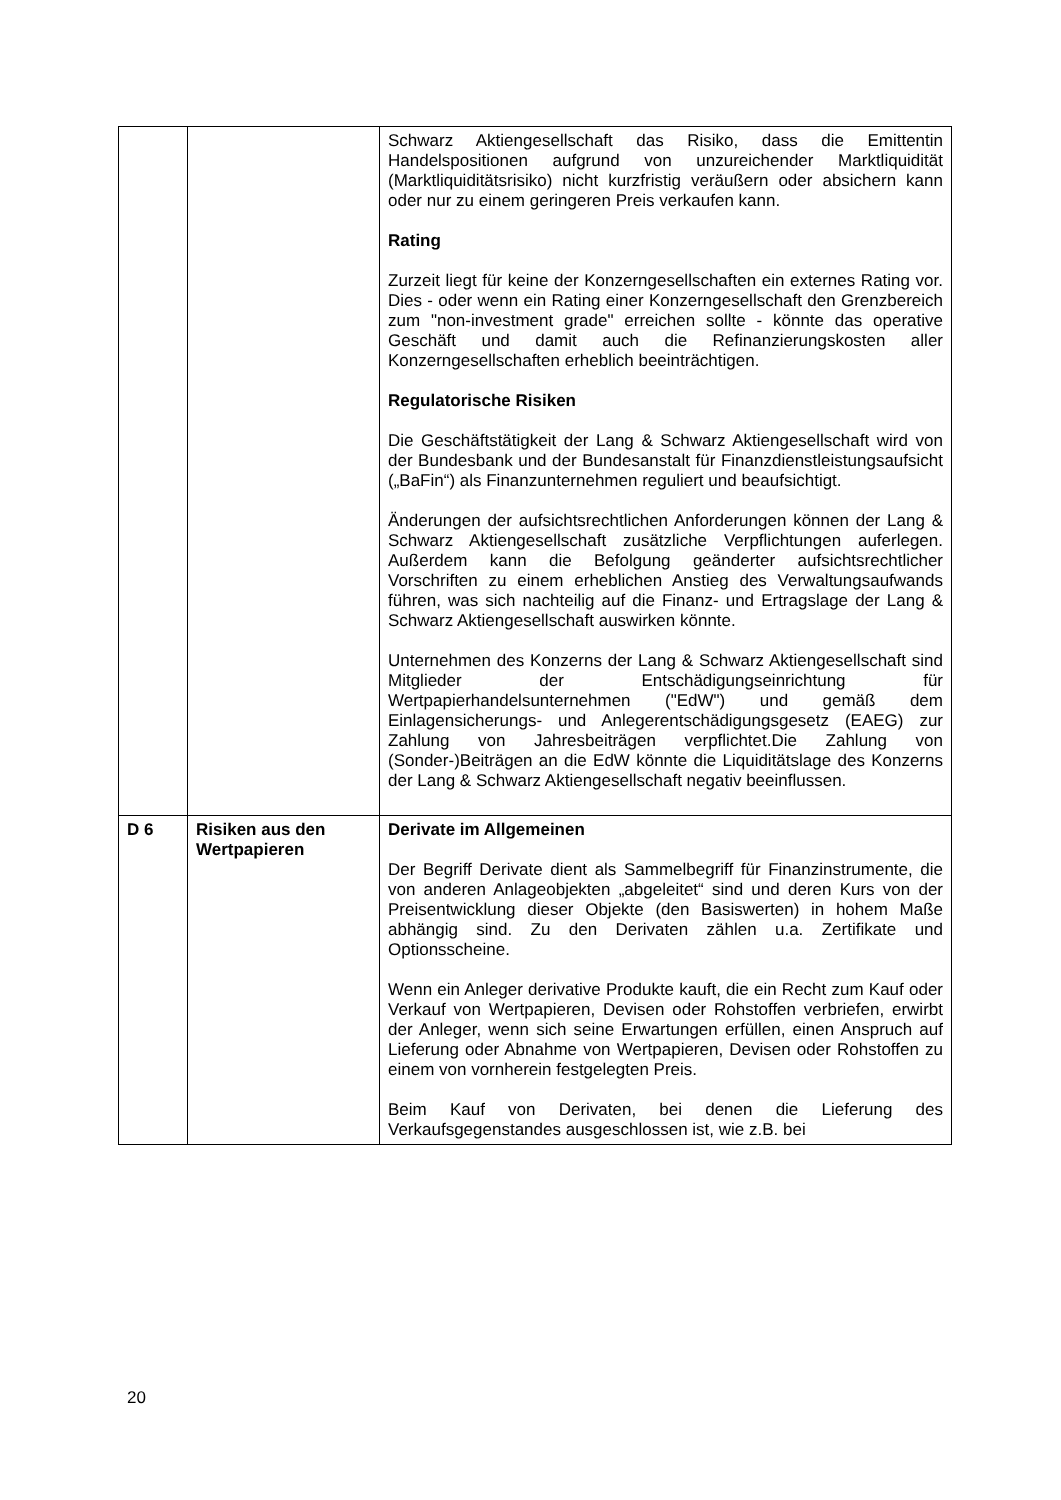| | | Schwarz Aktiengesellschaft das Risiko, dass die Emittentin Handelspositionen aufgrund von unzureichender Markt­liquidität (Marktliquiditätsrisiko) nicht kurzfristig veräußern oder absichern kann oder nur zu einem geringeren Preis verkaufen kann. Rating Zurzeit liegt für keine der Konzerngesellschaften ein externes Rating vor. Dies - oder wenn ein Rating einer Konzerngesell­schaft den Grenzbereich zum "non-investment grade" erreichen sollte - könnte das operative Geschäft und damit auch die Refinanzierungskosten aller Konzerngesellschaften erheblich beeinträchtigen. Regulatorische Risiken Die Geschäftstätigkeit der Lang & Schwarz Aktiengesellschaft wird von der Bundesbank und der Bundesanstalt für Finanz­dienstleistungsaufsicht („BaFin“) als Finanzunternehmen reguliert und beaufsichtigt. Änderungen der aufsichtsrechtlichen Anforderungen können der Lang & Schwarz Aktiengesellschaft zusätzliche Verpflicht­ungen auferlegen. Außerdem kann die Befolgung geänderter aufsichtsrechtlicher Vorschriften zu einem erheblichen Anstieg des Verwaltungsaufwands führen, was sich nachteilig auf die Finanz- und Ertragslage der Lang & Schwarz Aktien­gesellschaft auswirken könnte. Unternehmen des Konzerns der Lang & Schwarz Aktien­gesellschaft sind Mitglieder der Entschädigungseinrichtung für Wertpapierhandelsunternehmen ("EdW") und gemäß dem Einlagensicherungs- und Anlegerentschädigungsgesetz (EAEG) zur Zahlung von Jahresbeiträgen verpflichtet.Die Zahlung von (Sonder-)Beiträgen an die EdW könnte die Liquiditätslage des Konzerns der Lang & Schwarz Aktiengesellschaft negativ beeinflussen. |
| D 6 | Risiken aus den Wertpapieren | Derivate im Allgemeinen Der Begriff Derivate dient als Sammelbegriff für Finanz­instrumente, die von anderen Anlageobjekten „abgeleitet“ sind und deren Kurs von der Preisentwicklung dieser Objekte (den Basiswerten) in hohem Maße abhängig sind. Zu den Derivaten zählen u.a. Zertifikate und Optionsscheine. Wenn ein Anleger derivative Produkte kauft, die ein Recht zum Kauf oder Verkauf von Wertpapieren, Devisen oder Rohstoffen verbriefen, erwirbt der Anleger, wenn sich seine Erwartungen erfüllen, einen Anspruch auf Lieferung oder Abnahme von Wertpapieren, Devisen oder Rohstoffen zu einem von vornherein festgelegten Preis. Beim Kauf von Derivaten, bei denen die Lieferung des Verkaufsgegenstandes ausgeschlossen ist, wie z.B. bei |
20